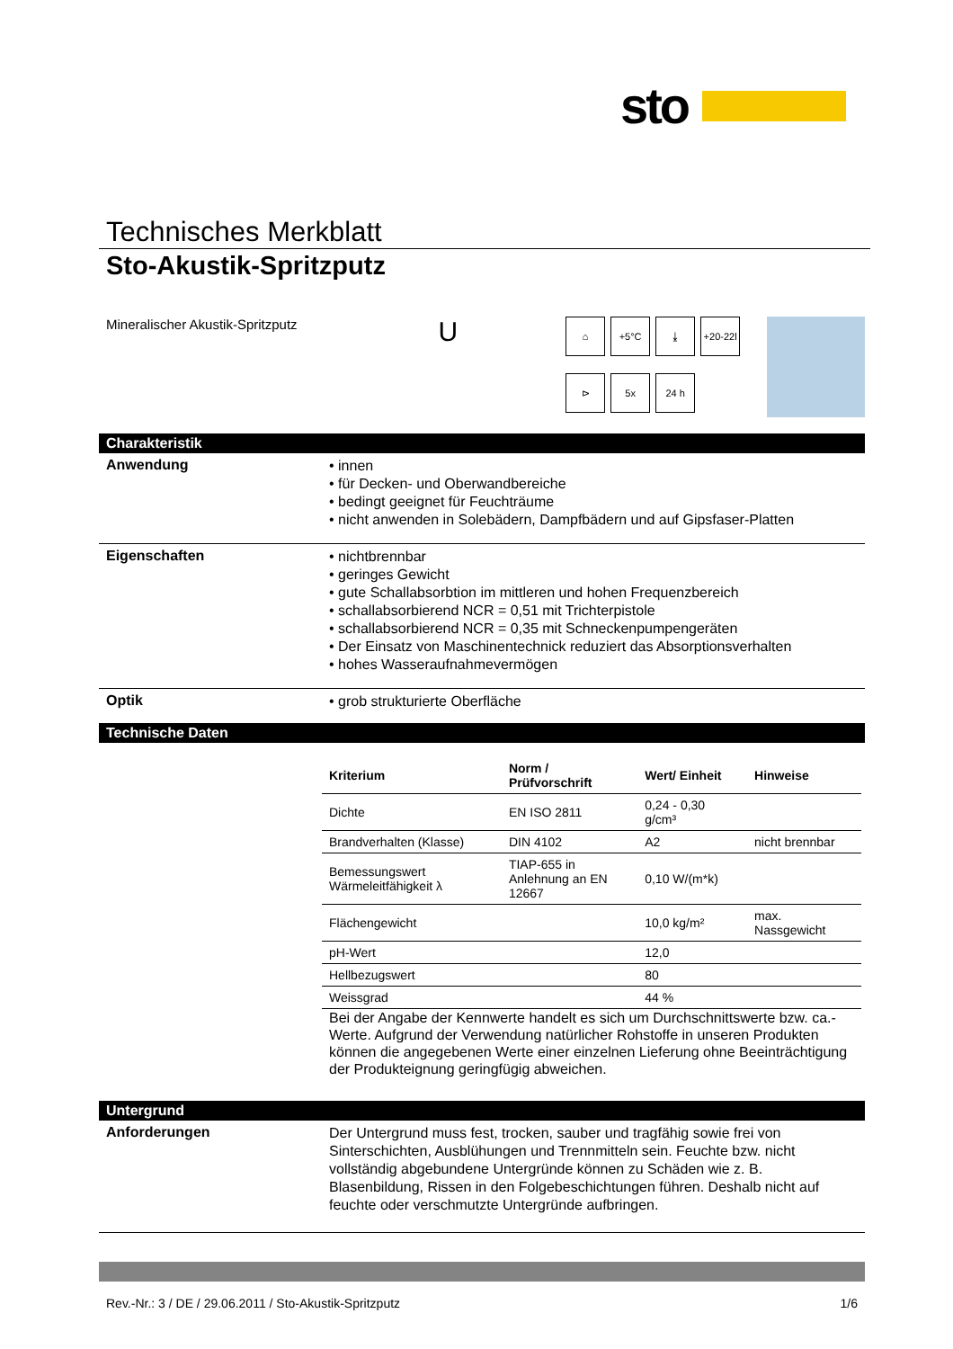sto
Technisches Merkblatt
Sto-Akustik-Spritzputz
Mineralischer Akustik-Spritzputz
U
⌂
+5°C
⤓
+20-22l
⊳
5x
24 h
Charakteristik
Anwendung
• innen
• für Decken- und Oberwandbereiche
• bedingt geeignet für Feuchträume
• nicht anwenden in Solebädern, Dampfbädern und auf Gipsfaser-Platten
Eigenschaften
• nichtbrennbar
• geringes Gewicht
• gute Schallabsorbtion im mittleren und hohen Frequenzbereich
• schallabsorbierend NCR = 0,51 mit Trichterpistole
• schallabsorbierend NCR = 0,35 mit Schneckenpumpengeräten
• Der Einsatz von Maschinentechnick reduziert das Absorptionsverhalten
• hohes Wasseraufnahmevermögen
Optik
• grob strukturierte Oberfläche
Technische Daten
| Kriterium | Norm / Prüfvorschrift | Wert/ Einheit | Hinweise |
| --- | --- | --- | --- |
| Dichte | EN ISO 2811 | 0,24 - 0,30 g/cm³ | |
| Brandverhalten (Klasse) | DIN 4102 | A2 | nicht brennbar |
| Bemessungswert Wärmeleitfähigkeit λ | TIAP-655 in Anlehnung an EN 12667 | 0,10 W/(m*k) | |
| Flächengewicht | | 10,0 kg/m² | max. Nassgewicht |
| pH-Wert | | 12,0 | |
| Hellbezugswert | | 80 | |
| Weissgrad | | 44 % | |
Bei der Angabe der Kennwerte handelt es sich um Durchschnittswerte bzw. ca.-Werte. Aufgrund der Verwendung natürlicher Rohstoffe in unseren Produkten können die angegebenen Werte einer einzelnen Lieferung ohne Beeinträchtigung der Produkteignung geringfügig abweichen.
Untergrund
Anforderungen
Der Untergrund muss fest, trocken, sauber und tragfähig sowie frei von Sinterschichten, Ausblühungen und Trennmitteln sein. Feuchte bzw. nicht vollständig abgebundene Untergründe können zu Schäden wie z. B. Blasenbildung, Rissen in den Folgebeschichtungen führen. Deshalb nicht auf feuchte oder verschmutzte Untergründe aufbringen.
Rev.-Nr.: 3 / DE / 29.06.2011 / Sto-Akustik-Spritzputz 1/6